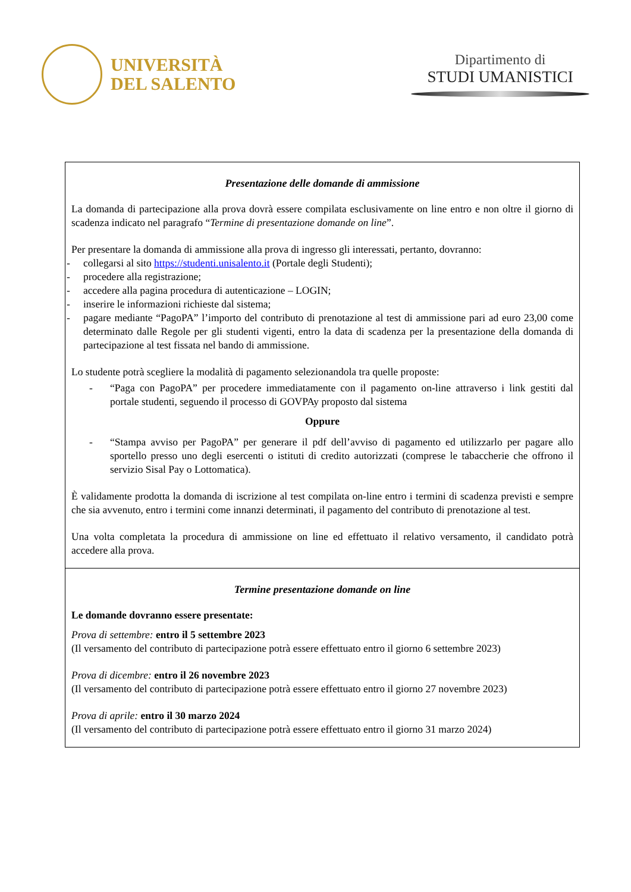UNIVERSITÀ
DEL SALENTO
Dipartimento di
STUDI UMANISTICI
| Presentazione delle domande di ammissione La domanda di partecipazione alla prova dovrà essere compilata esclusivamente on line entro e non oltre il giorno di scadenza indicato nel paragrafo “ Termine di presentazione domande on line ”. Per presentare la domanda di ammissione alla prova di ingresso gli interessati, pertanto, dovranno: - collegarsi al sito https://studenti.unisalento.it (Portale degli Studenti); - procedere alla registrazione; - accedere alla pagina procedura di autenticazione – LOGIN; - inserire le informazioni richieste dal sistema; - pagare mediante “PagoPA” l’importo del contributo di prenotazione al test di ammissione pari ad euro 23,00 come determinato dalle Regole per gli studenti vigenti, entro la data di scadenza per la presentazione della domanda di partecipazione al test fissata nel bando di ammissione. Lo studente potrà scegliere la modalità di pagamento selezionandola tra quelle proposte: - “Paga con PagoPA” per procedere immediatamente con il pagamento on-line attraverso i link gestiti dal portale studenti, seguendo il processo di GOVPAy proposto dal sistema Oppure - “Stampa avviso per PagoPA” per generare il pdf dell’avviso di pagamento ed utilizzarlo per pagare allo sportello presso uno degli esercenti o istituti di credito autorizzati (comprese le tabaccherie che offrono il servizio Sisal Pay o Lottomatica). È validamente prodotta la domanda di iscrizione al test compilata on-line entro i termini di scadenza previsti e sempre che sia avvenuto, entro i termini come innanzi determinati, il pagamento del contributo di prenotazione al test. Una volta completata la procedura di ammissione on line ed effettuato il relativo versamento, il candidato potrà accedere alla prova. |
| Termine presentazione domande on line Le domande dovranno essere presentate: Prova di settembre: entro il 5 settembre 2023 (Il versamento del contributo di partecipazione potrà essere effettuato entro il giorno 6 settembre 2023) Prova di dicembre: entro il 26 novembre 2023 (Il versamento del contributo di partecipazione potrà essere effettuato entro il giorno 27 novembre 2023) Prova di aprile: entro il 30 marzo 2024 (Il versamento del contributo di partecipazione potrà essere effettuato entro il giorno 31 marzo 2024) |